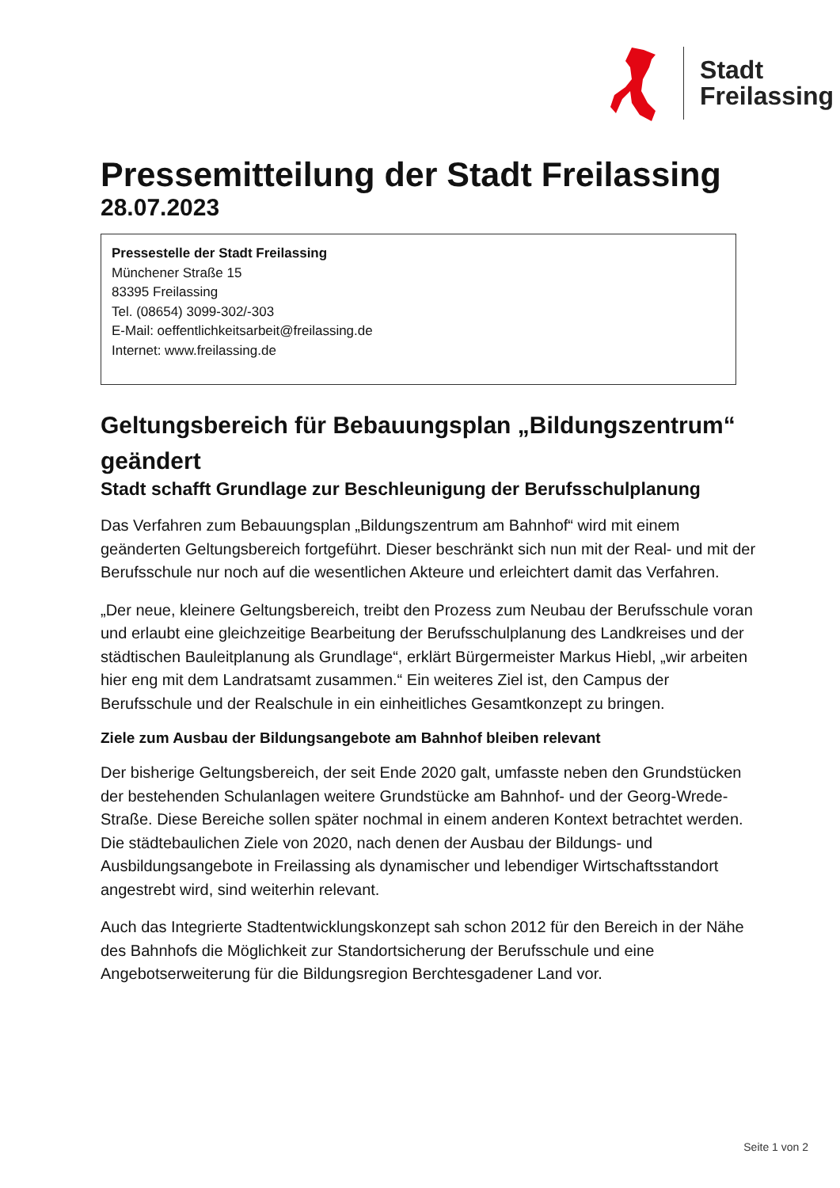Stadt
Freilassing
Pressemitteilung der Stadt Freilassing
28.07.2023
Pressestelle der Stadt Freilassing
Münchener Straße 15
83395 Freilassing
Tel. (08654) 3099-302/-303
E-Mail: oeffentlichkeitsarbeit@freilassing.de
Internet: www.freilassing.de
Geltungsbereich für Bebauungsplan „Bildungszentrum“ geändert
Stadt schafft Grundlage zur Beschleunigung der Berufsschulplanung
Das Verfahren zum Bebauungsplan „Bildungszentrum am Bahnhof“ wird mit einem geänderten Geltungsbereich fortgeführt. Dieser beschränkt sich nun mit der Real- und mit der Berufsschule nur noch auf die wesentlichen Akteure und erleichtert damit das Verfahren.
„Der neue, kleinere Geltungsbereich, treibt den Prozess zum Neubau der Berufsschule voran und erlaubt eine gleichzeitige Bearbeitung der Berufsschulplanung des Landkreises und der städtischen Bauleitplanung als Grundlage“, erklärt Bürgermeister Markus Hiebl, „wir arbeiten hier eng mit dem Landratsamt zusammen.“ Ein weiteres Ziel ist, den Campus der Berufsschule und der Realschule in ein einheitliches Gesamtkonzept zu bringen.
Ziele zum Ausbau der Bildungsangebote am Bahnhof bleiben relevant
Der bisherige Geltungsbereich, der seit Ende 2020 galt, umfasste neben den Grundstücken der bestehenden Schulanlagen weitere Grundstücke am Bahnhof- und der Georg-Wrede-Straße. Diese Bereiche sollen später nochmal in einem anderen Kontext betrachtet werden. Die städtebaulichen Ziele von 2020, nach denen der Ausbau der Bildungs- und Ausbildungsangebote in Freilassing als dynamischer und lebendiger Wirtschaftsstandort angestrebt wird, sind weiterhin relevant.
Auch das Integrierte Stadtentwicklungskonzept sah schon 2012 für den Bereich in der Nähe des Bahnhofs die Möglichkeit zur Standortsicherung der Berufsschule und eine Angebotserweiterung für die Bildungsregion Berchtesgadener Land vor.
Seite 1 von 2